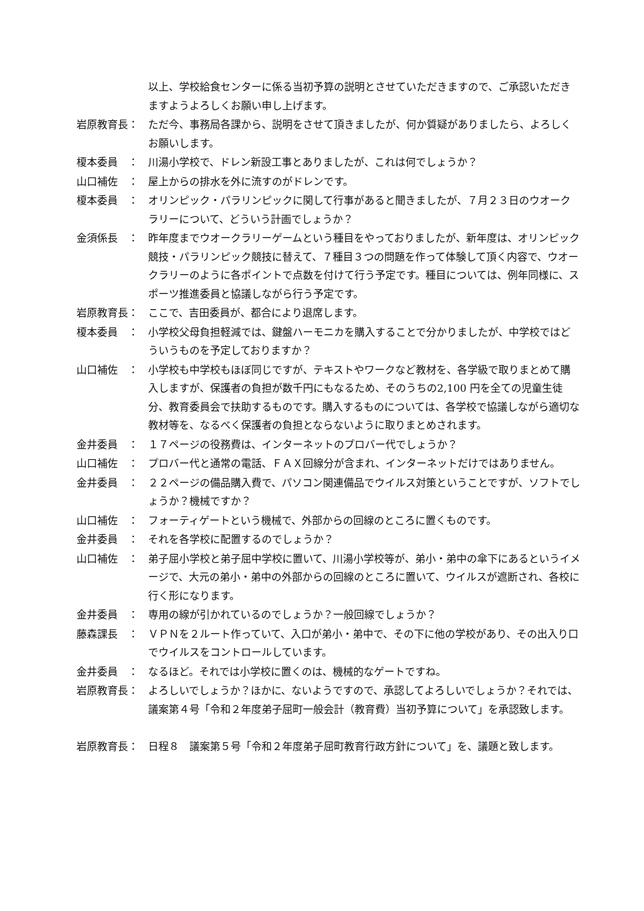以上、学校給食センターに係る当初予算の説明とさせていただきますので、ご承認いただきますようよろしくお願い申し上げます。
岩原教育長： ただ今、事務局各課から、説明をさせて頂きましたが、何か質疑がありましたら、よろしくお願いします。
榎本委員　： 川湯小学校で、ドレン新設工事とありましたが、これは何でしょうか？
山口補佐　： 屋上からの排水を外に流すのがドレンです。
榎本委員　： オリンピック・パラリンピックに関して行事があると聞きましたが、７月２３日のウオークラリーについて、どういう計画でしょうか？
金須係長　： 昨年度までウオークラリーゲームという種目をやっておりましたが、新年度は、オリンピック競技・パラリンピック競技に替えて、７種目３つの問題を作って体験して頂く内容で、ウオークラリーのように各ポイントで点数を付けて行う予定です。種目については、例年同様に、スポーツ推進委員と協議しながら行う予定です。
岩原教育長： ここで、吉田委員が、都合により退席します。
榎本委員　： 小学校父母負担軽減では、鍵盤ハーモニカを購入することで分かりましたが、中学校ではどういうものを予定しておりますか？
山口補佐　： 小学校も中学校もほぼ同じですが、テキストやワークなど教材を、各学級で取りまとめて購入しますが、保護者の負担が数千円にもなるため、そのうちの2,100 円を全ての児童生徒分、教育委員会で扶助するものです。購入するものについては、各学校で協議しながら適切な教材等を、なるべく保護者の負担とならないように取りまとめされます。
金井委員　： １７ページの役務費は、インターネットのプロバー代でしょうか？
山口補佐　： プロバー代と通常の電話、ＦＡＸ回線分が含まれ、インターネットだけではありません。
金井委員　： ２２ページの備品購入費で、パソコン関連備品でウイルス対策ということですが、ソフトでしょうか？機械ですか？
山口補佐　： フォーティゲートという機械で、外部からの回線のところに置くものです。
金井委員　： それを各学校に配置するのでしょうか？
山口補佐　： 弟子屈小学校と弟子屈中学校に置いて、川湯小学校等が、弟小・弟中の傘下にあるというイメージで、大元の弟小・弟中の外部からの回線のところに置いて、ウイルスが遮断され、各校に行く形になります。
金井委員　： 専用の線が引かれているのでしょうか？一般回線でしょうか？
藤森課長　： ＶＰＮを２ルート作っていて、入口が弟小・弟中で、その下に他の学校があり、その出入り口でウイルスをコントロールしています。
金井委員　： なるほど。それでは小学校に置くのは、機械的なゲートですね。
岩原教育長： よろしいでしょうか？ほかに、ないようですので、承認してよろしいでしょうか？それでは、議案第４号「令和２年度弟子屈町一般会計（教育費）当初予算について」を承認致します。
岩原教育長： 日程８　議案第５号「令和２年度弟子屈町教育行政方針について」を、議題と致します。